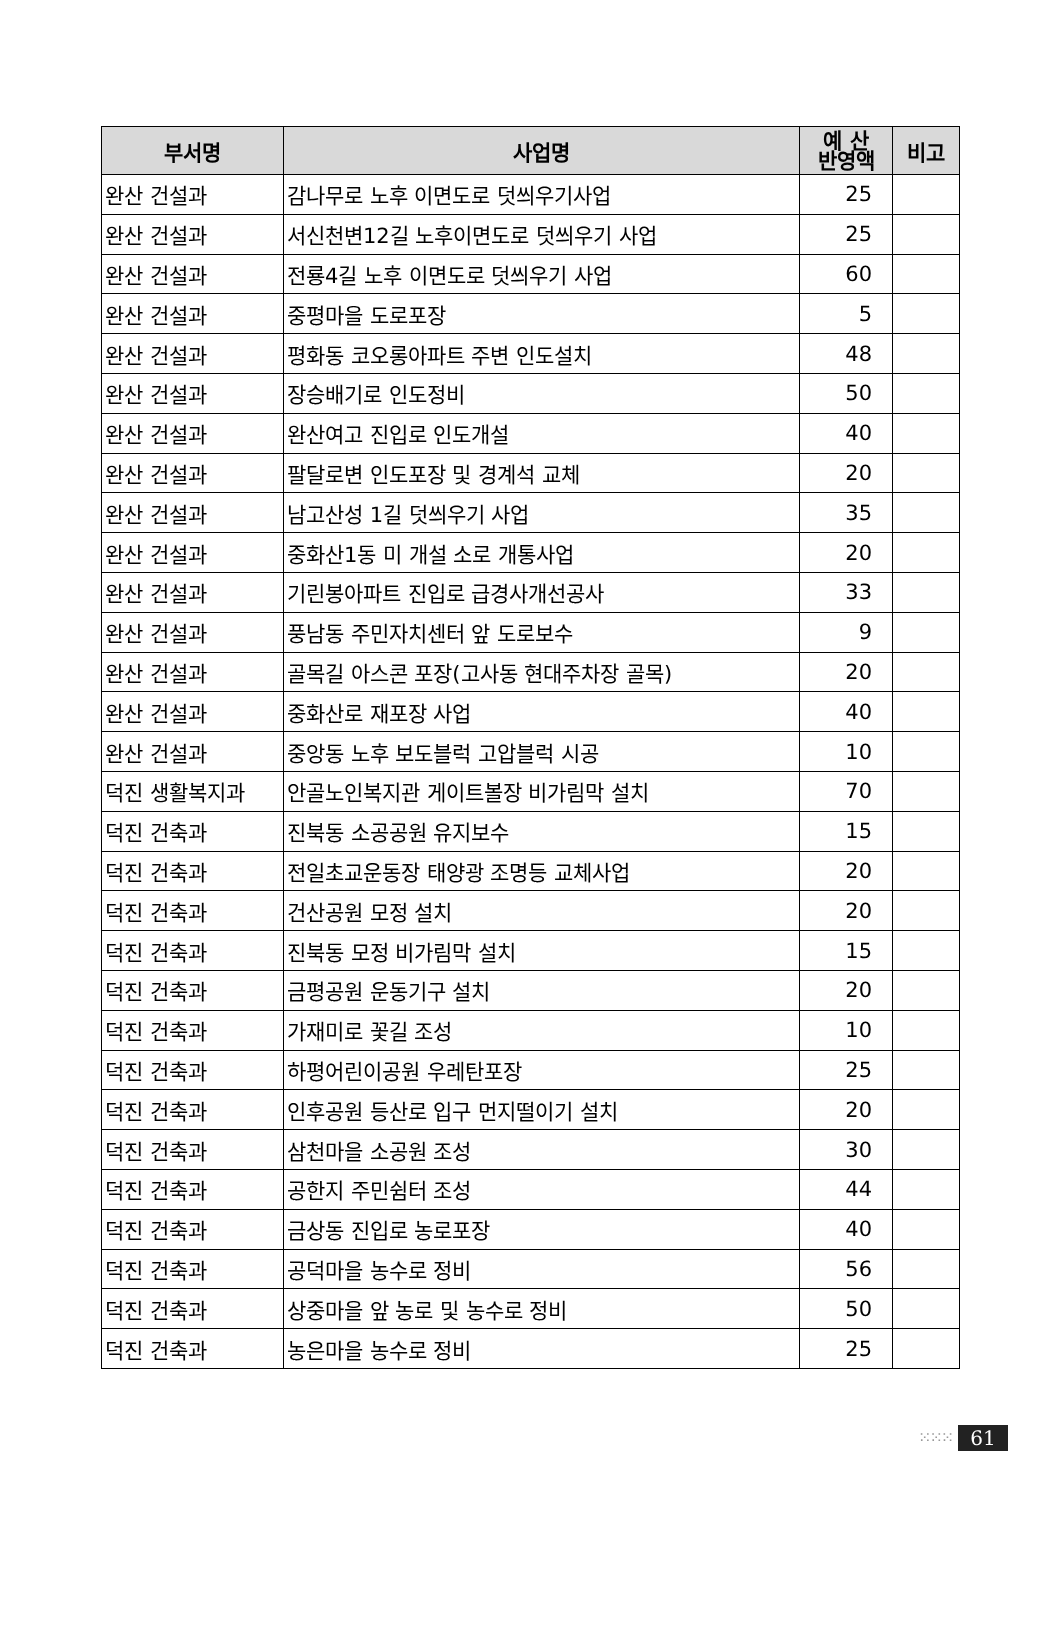| 부서명 | 사업명 | 예 산 반영액 | 비고 |
| --- | --- | --- | --- |
| 완산 건설과 | 감나무로 노후 이면도로 덧씌우기사업 | 25 | |
| 완산 건설과 | 서신천변12길 노후이면도로 덧씌우기 사업 | 25 | |
| 완산 건설과 | 전룡4길 노후 이면도로 덧씌우기 사업 | 60 | |
| 완산 건설과 | 중평마을 도로포장 | 5 | |
| 완산 건설과 | 평화동 코오롱아파트 주변 인도설치 | 48 | |
| 완산 건설과 | 장승배기로 인도정비 | 50 | |
| 완산 건설과 | 완산여고 진입로 인도개설 | 40 | |
| 완산 건설과 | 팔달로변 인도포장 및 경계석 교체 | 20 | |
| 완산 건설과 | 남고산성 1길 덧씌우기 사업 | 35 | |
| 완산 건설과 | 중화산1동 미 개설 소로 개통사업 | 20 | |
| 완산 건설과 | 기린봉아파트 진입로 급경사개선공사 | 33 | |
| 완산 건설과 | 풍남동 주민자치센터 앞 도로보수 | 9 | |
| 완산 건설과 | 골목길 아스콘 포장(고사동 현대주차장 골목) | 20 | |
| 완산 건설과 | 중화산로 재포장 사업 | 40 | |
| 완산 건설과 | 중앙동 노후 보도블럭 고압블럭 시공 | 10 | |
| 덕진 생활복지과 | 안골노인복지관 게이트볼장 비가림막 설치 | 70 | |
| 덕진 건축과 | 진북동 소공공원 유지보수 | 15 | |
| 덕진 건축과 | 전일초교운동장 태양광 조명등 교체사업 | 20 | |
| 덕진 건축과 | 건산공원 모정 설치 | 20 | |
| 덕진 건축과 | 진북동 모정 비가림막 설치 | 15 | |
| 덕진 건축과 | 금평공원 운동기구 설치 | 20 | |
| 덕진 건축과 | 가재미로 꽃길 조성 | 10 | |
| 덕진 건축과 | 하평어린이공원 우레탄포장 | 25 | |
| 덕진 건축과 | 인후공원 등산로 입구 먼지떨이기 설치 | 20 | |
| 덕진 건축과 | 삼천마을 소공원 조성 | 30 | |
| 덕진 건축과 | 공한지 주민쉼터 조성 | 44 | |
| 덕진 건축과 | 금상동 진입로 농로포장 | 40 | |
| 덕진 건축과 | 공덕마을 농수로 정비 | 56 | |
| 덕진 건축과 | 상중마을 앞 농로 및 농수로 정비 | 50 | |
| 덕진 건축과 | 농은마을 농수로 정비 | 25 | |
⁙⁙⁙ 61